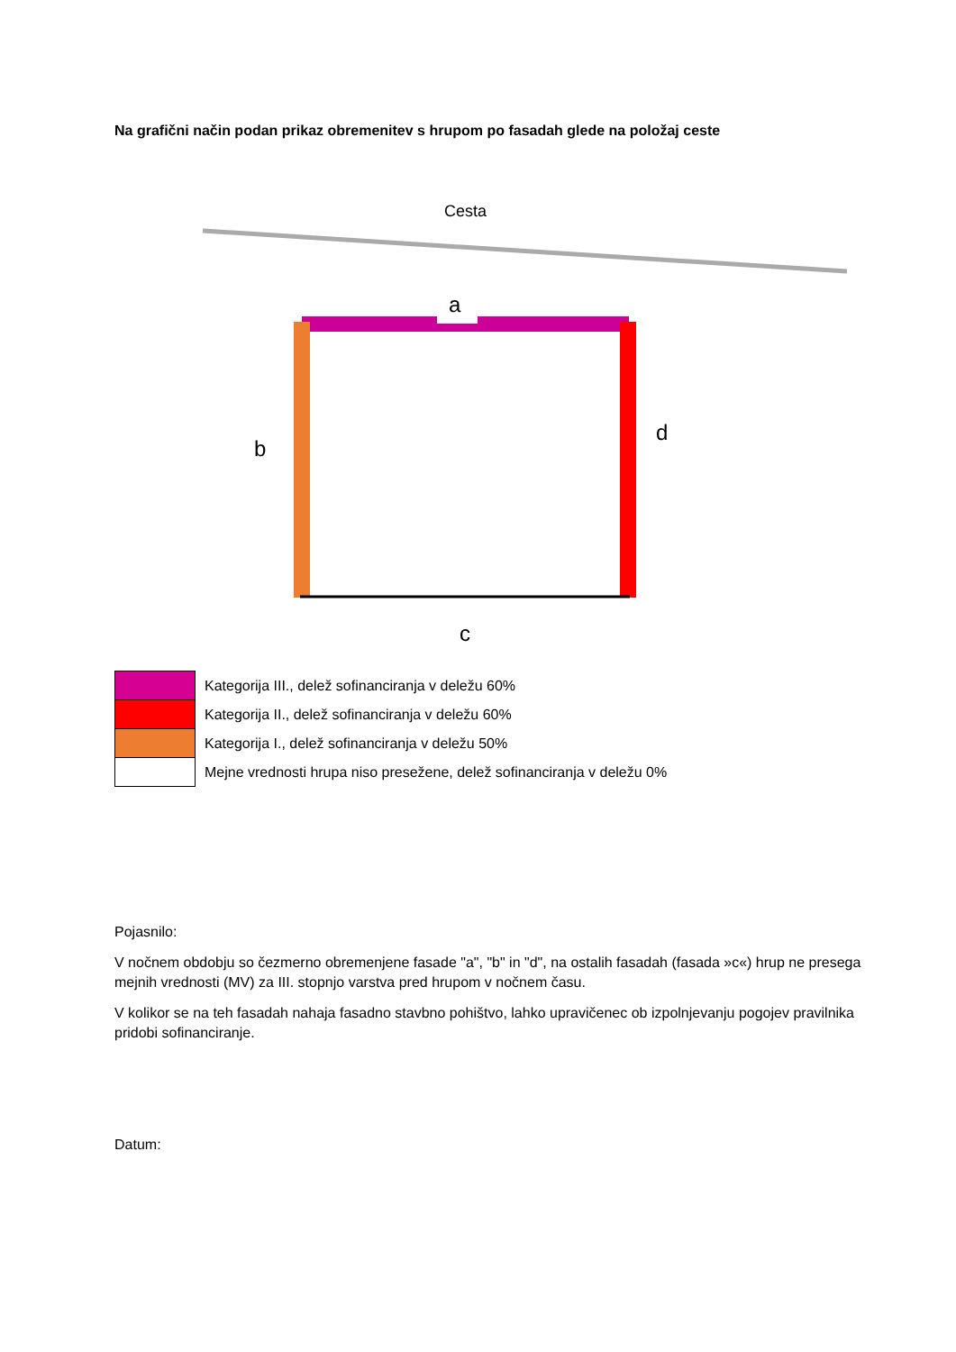Na grafični način podan prikaz obremenitev s hrupom po fasadah glede na položaj ceste
Cesta
a
b
d
c
| | Kategorija III., delež sofinanciranja v deležu 60% |
| | Kategorija II., delež sofinanciranja v deležu 60% |
| | Kategorija I., delež sofinanciranja v deležu 50% |
| | Mejne vrednosti hrupa niso presežene, delež sofinanciranja v deležu 0% |
Pojasnilo:
V nočnem obdobju so čezmerno obremenjene fasade "a", "b" in "d", na ostalih fasadah (fasada »c«) hrup ne presega mejnih vrednosti (MV) za III. stopnjo varstva pred hrupom v nočnem času.
V kolikor se na teh fasadah nahaja fasadno stavbno pohištvo, lahko upravičenec ob izpolnjevanju pogojev pravilnika pridobi sofinanciranje.
Datum: